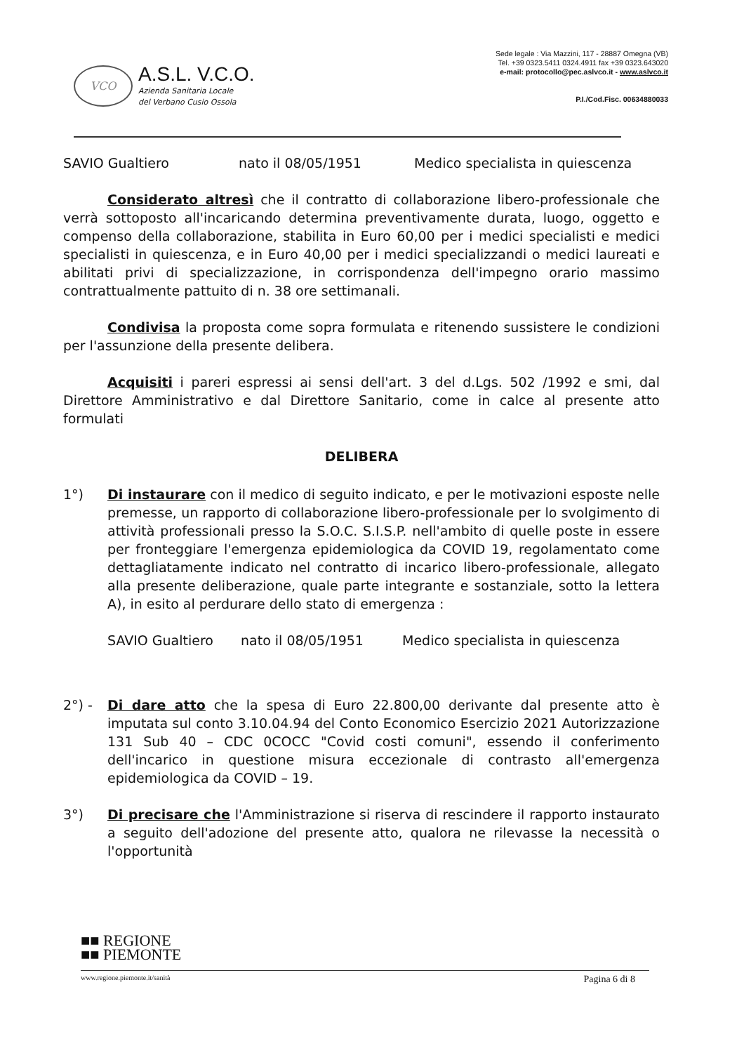VCO
A.S.L. V.C.O.
Azienda Sanitaria Locale
del Verbano Cusio Ossola
Sede legale : Via Mazzini, 117 - 28887 Omegna (VB)
Tel. +39 0323.5411 0324.4911 fax +39 0323.643020
e-mail: protocollo@pec.aslvco.it - www.aslvco.it
P.I./Cod.Fisc. 00634880033
SAVIO Gualtiero nato il 08/05/1951 Medico specialista in quiescenza
Considerato altresì che il contratto di collaborazione libero-professionale che verrà sottoposto all'incaricando determina preventivamente durata, luogo, oggetto e compenso della collaborazione, stabilita in Euro 60,00 per i medici specialisti e medici specialisti in quiescenza, e in Euro 40,00 per i medici specializzandi o medici laureati e abilitati privi di specializzazione, in corrispondenza dell'impegno orario massimo contrattualmente pattuito di n. 38 ore settimanali.
Condivisa la proposta come sopra formulata e ritenendo sussistere le condizioni per l'assunzione della presente delibera.
Acquisiti i pareri espressi ai sensi dell'art. 3 del d.Lgs. 502 /1992 e smi, dal Direttore Amministrativo e dal Direttore Sanitario, come in calce al presente atto formulati
DELIBERA
1°) Di instaurare con il medico di seguito indicato, e per le motivazioni esposte nelle premesse, un rapporto di collaborazione libero-professionale per lo svolgimento di attività professionali presso la S.O.C. S.I.S.P. nell'ambito di quelle poste in essere per fronteggiare l'emergenza epidemiologica da COVID 19, regolamentato come dettagliatamente indicato nel contratto di incarico libero-professionale, allegato alla presente deliberazione, quale parte integrante e sostanziale, sotto la lettera A), in esito al perdurare dello stato di emergenza :
SAVIO Gualtiero nato il 08/05/1951 Medico specialista in quiescenza
2°) - Di dare atto che la spesa di Euro 22.800,00 derivante dal presente atto è imputata sul conto 3.10.04.94 del Conto Economico Esercizio 2021 Autorizzazione 131 Sub 40 – CDC 0COCC "Covid costi comuni", essendo il conferimento dell'incarico in questione misura eccezionale di contrasto all'emergenza epidemiologica da COVID – 19.
3°) Di precisare che l'Amministrazione si riserva di rescindere il rapporto instaurato a seguito dell'adozione del presente atto, qualora ne rilevasse la necessità o l'opportunità
■■ REGIONE
■■ PIEMONTE
www.regione.piemonte.it/sanità Pagina 6 di 8